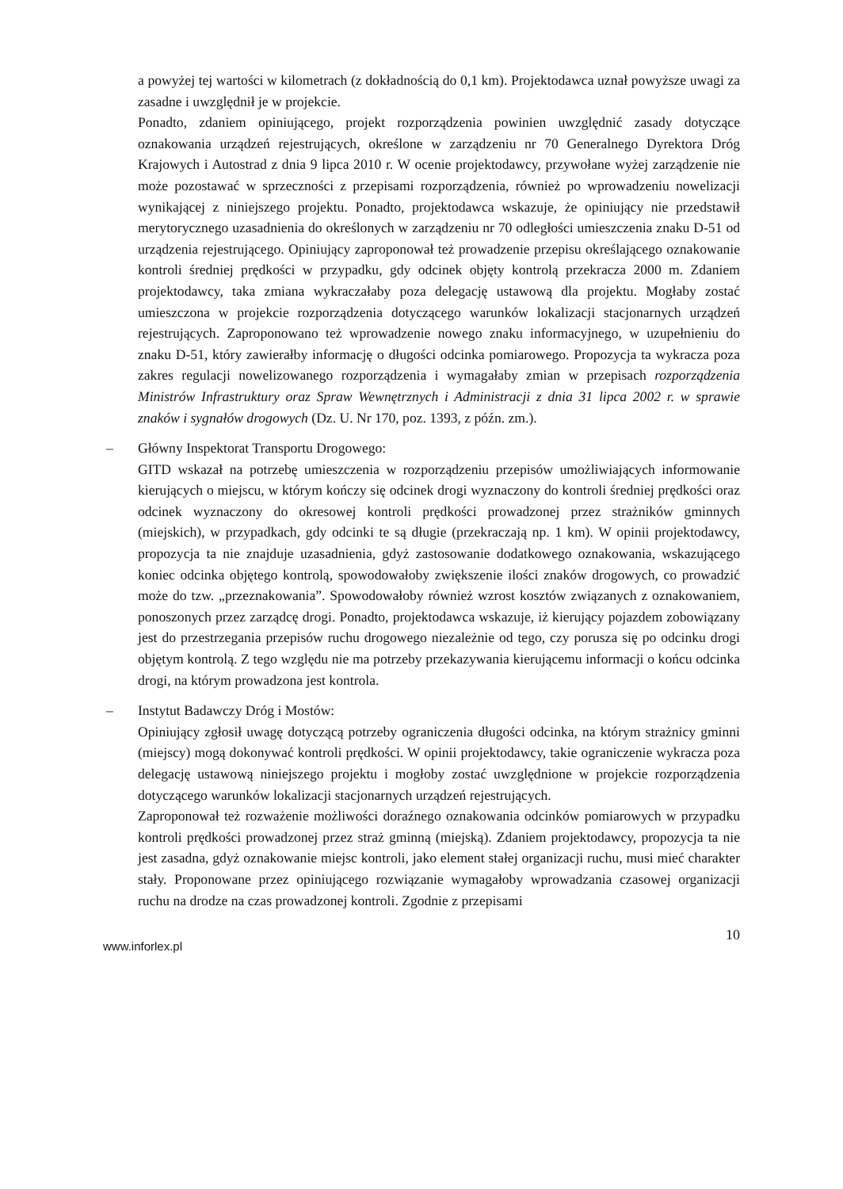a powyżej tej wartości w kilometrach (z dokładnością do 0,1 km). Projektodawca uznał powyższe uwagi za zasadne i uwzględnił je w projekcie.
Ponadto, zdaniem opiniującego, projekt rozporządzenia powinien uwzględnić zasady dotyczące oznakowania urządzeń rejestrujących, określone w zarządzeniu nr 70 Generalnego Dyrektora Dróg Krajowych i Autostrad z dnia 9 lipca 2010 r. W ocenie projektodawcy, przywołane wyżej zarządzenie nie może pozostawać w sprzeczności z przepisami rozporządzenia, również po wprowadzeniu nowelizacji wynikającej z niniejszego projektu. Ponadto, projektodawca wskazuje, że opiniujący nie przedstawił merytorycznego uzasadnienia do określonych w zarządzeniu nr 70 odległości umieszczenia znaku D-51 od urządzenia rejestrującego. Opiniujący zaproponował też prowadzenie przepisu określającego oznakowanie kontroli średniej prędkości w przypadku, gdy odcinek objęty kontrolą przekracza 2000 m. Zdaniem projektodawcy, taka zmiana wykraczałaby poza delegację ustawową dla projektu. Mogłaby zostać umieszczona w projekcie rozporządzenia dotyczącego warunków lokalizacji stacjonarnych urządzeń rejestrujących. Zaproponowano też wprowadzenie nowego znaku informacyjnego, w uzupełnieniu do znaku D-51, który zawierałby informację o długości odcinka pomiarowego. Propozycja ta wykracza poza zakres regulacji nowelizowanego rozporządzenia i wymagałaby zmian w przepisach rozporządzenia Ministrów Infrastruktury oraz Spraw Wewnętrznych i Administracji z dnia 31 lipca 2002 r. w sprawie znaków i sygnałów drogowych (Dz. U. Nr 170, poz. 1393, z późn. zm.).
– Główny Inspektorat Transportu Drogowego:
GITD wskazał na potrzebę umieszczenia w rozporządzeniu przepisów umożliwiających informowanie kierujących o miejscu, w którym kończy się odcinek drogi wyznaczony do kontroli średniej prędkości oraz odcinek wyznaczony do okresowej kontroli prędkości prowadzonej przez strażników gminnych (miejskich), w przypadkach, gdy odcinki te są długie (przekraczają np. 1 km). W opinii projektodawcy, propozycja ta nie znajduje uzasadnienia, gdyż zastosowanie dodatkowego oznakowania, wskazującego koniec odcinka objętego kontrolą, spowodowałoby zwiększenie ilości znaków drogowych, co prowadzić może do tzw. „przeznakowania”. Spowodowałoby również wzrost kosztów związanych z oznakowaniem, ponoszonych przez zarządcę drogi. Ponadto, projektodawca wskazuje, iż kierujący pojazdem zobowiązany jest do przestrzegania przepisów ruchu drogowego niezależnie od tego, czy porusza się po odcinku drogi objętym kontrolą. Z tego względu nie ma potrzeby przekazywania kierującemu informacji o końcu odcinka drogi, na którym prowadzona jest kontrola.
– Instytut Badawczy Dróg i Mostów:
Opiniujący zgłosił uwagę dotyczącą potrzeby ograniczenia długości odcinka, na którym strażnicy gminni (miejscy) mogą dokonywać kontroli prędkości. W opinii projektodawcy, takie ograniczenie wykracza poza delegację ustawową niniejszego projektu i mogłoby zostać uwzględnione w projekcie rozporządzenia dotyczącego warunków lokalizacji stacjonarnych urządzeń rejestrujących.
Zaproponował też rozważenie możliwości doraźnego oznakowania odcinków pomiarowych w przypadku kontroli prędkości prowadzonej przez straż gminną (miejską). Zdaniem projektodawcy, propozycja ta nie jest zasadna, gdyż oznakowanie miejsc kontroli, jako element stałej organizacji ruchu, musi mieć charakter stały. Proponowane przez opiniującego rozwiązanie wymagałoby wprowadzania czasowej organizacji ruchu na drodze na czas prowadzonej kontroli. Zgodnie z przepisami
www.inforlex.pl 10